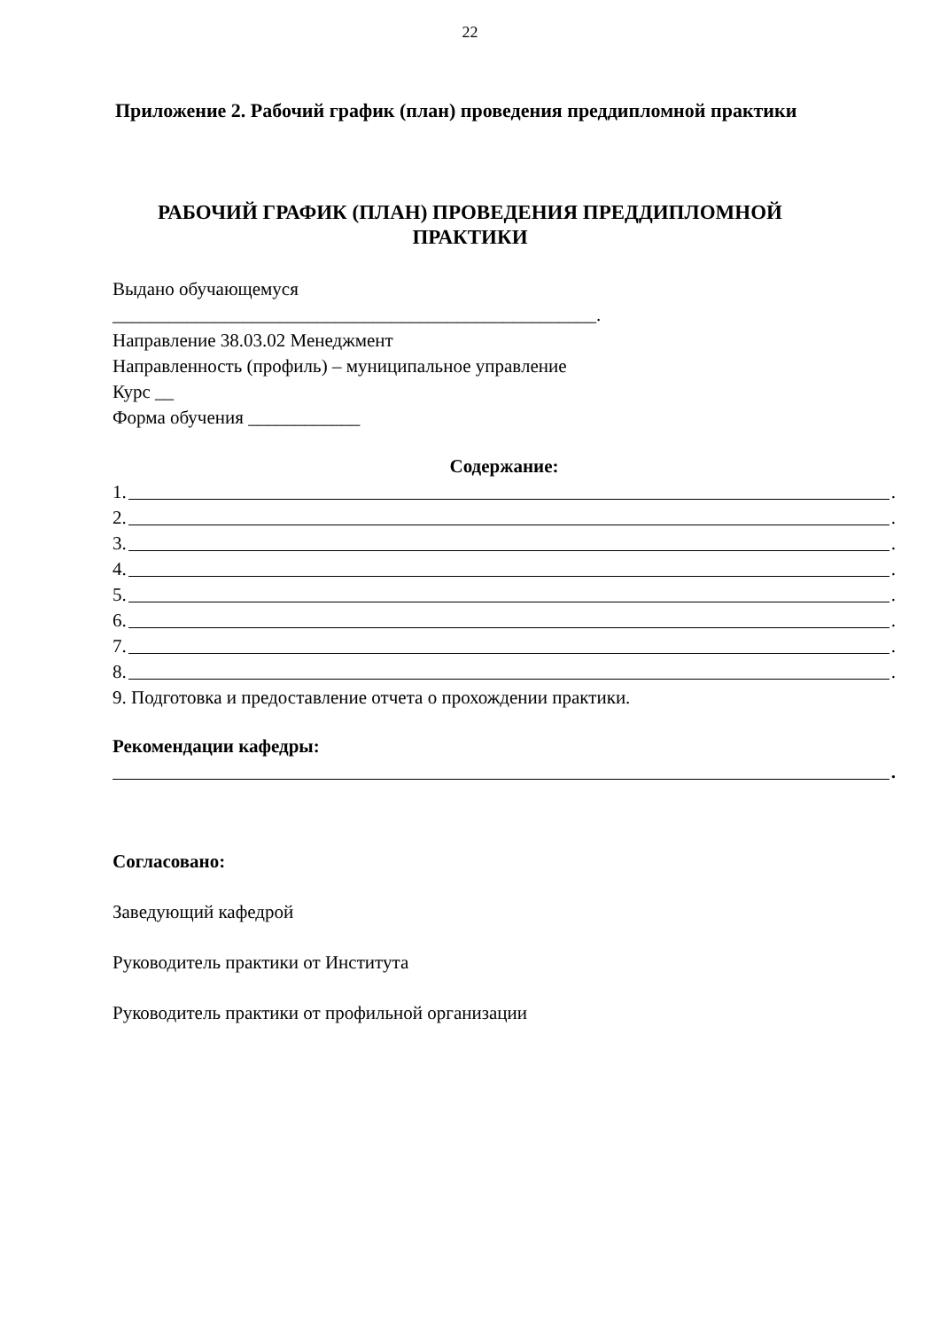22
Приложение 2. Рабочий график (план) проведения преддипломной практики
РАБОЧИЙ ГРАФИК (ПЛАН) ПРОВЕДЕНИЯ ПРЕДДИПЛОМНОЙ ПРАКТИКИ
Выдано обучающемуся
____________________________________________________.
Направление 38.03.02 Менеджмент
Направленность (профиль) – муниципальное управление
Курс __
Форма обучения ____________
Содержание:
1. .
2. .
3. .
4. .
5. .
6. .
7. .
8. .
9. Подготовка и предоставление отчета о прохождении практики.
Рекомендации кафедры:
.
Согласовано:
Заведующий кафедрой
Руководитель практики от Института
Руководитель практики от профильной организации